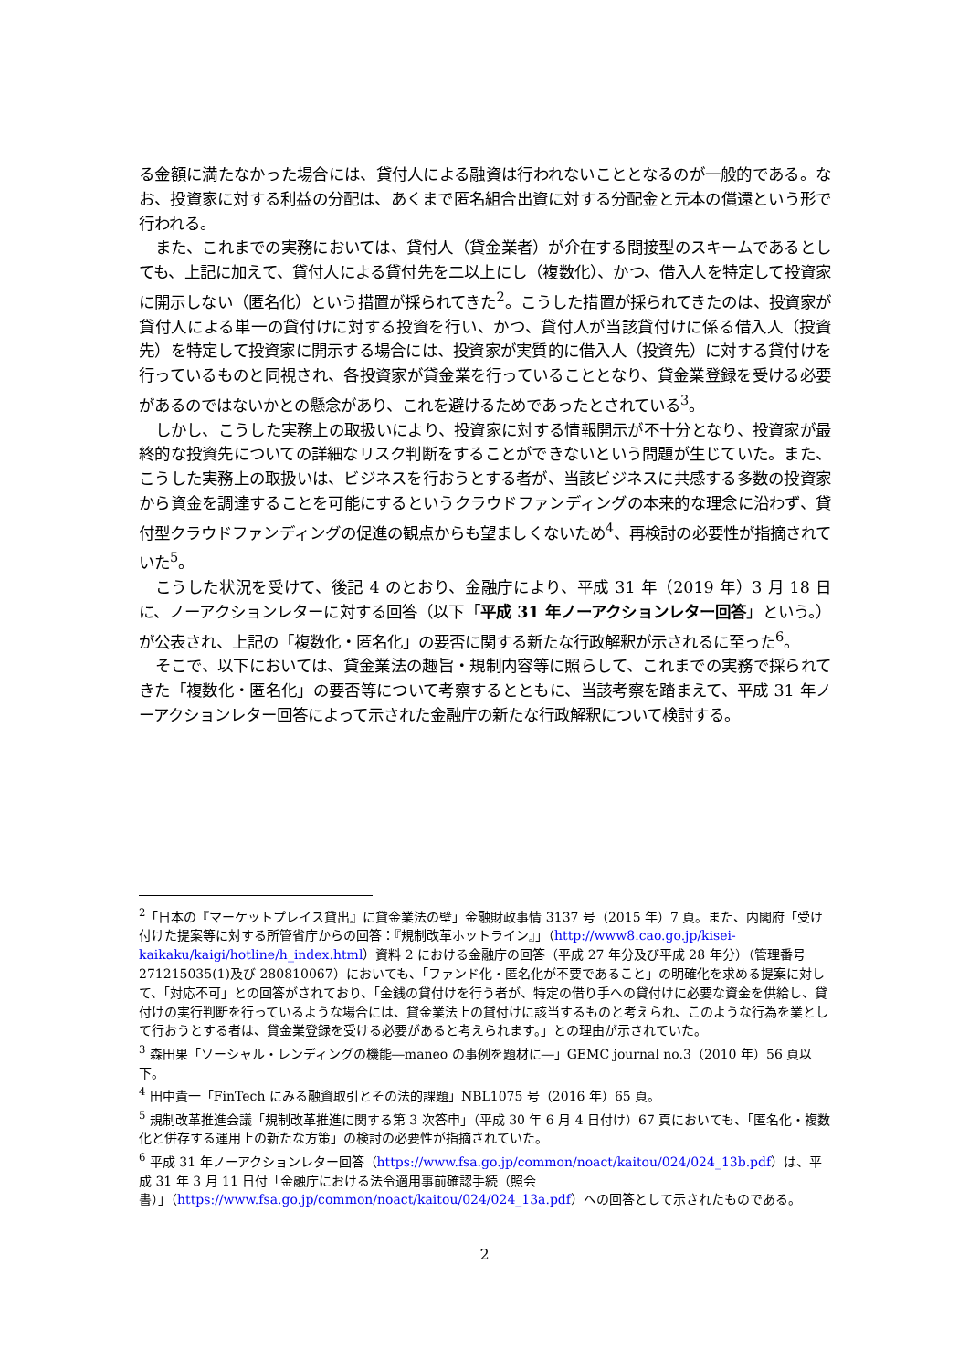る金額に満たなかった場合には、貸付人による融資は行われないこととなるのが一般的である。なお、投資家に対する利益の分配は、あくまで匿名組合出資に対する分配金と元本の償還という形で行われる。
また、これまでの実務においては、貸付人（貸金業者）が介在する間接型のスキームであるとしても、上記に加えて、貸付人による貸付先を二以上にし（複数化）、かつ、借入人を特定して投資家に開示しない（匿名化）という措置が採られてきた<sup>2</sup>。こうした措置が採られてきたのは、投資家が貸付人による単一の貸付けに対する投資を行い、かつ、貸付人が当該貸付けに係る借入人（投資先）を特定して投資家に開示する場合には、投資家が実質的に借入人（投資先）に対する貸付けを行っているものと同視され、各投資家が貸金業を行っていることとなり、貸金業登録を受ける必要があるのではないかとの懸念があり、これを避けるためであったとされている<sup>3</sup>。
しかし、こうした実務上の取扱いにより、投資家に対する情報開示が不十分となり、投資家が最終的な投資先についての詳細なリスク判断をすることができないという問題が生じていた。また、こうした実務上の取扱いは、ビジネスを行おうとする者が、当該ビジネスに共感する多数の投資家から資金を調達することを可能にするというクラウドファンディングの本来的な理念に沿わず、貸付型クラウドファンディングの促進の観点からも望ましくないため<sup>4</sup>、再検討の必要性が指摘されていた<sup>5</sup>。
こうした状況を受けて、後記 4 のとおり、金融庁により、平成 31 年（2019 年）3 月 18 日に、ノーアクションレターに対する回答（以下「平成 31 年ノーアクションレター回答」という。）が公表され、上記の「複数化・匿名化」の要否に関する新たな行政解釈が示されるに至った<sup>6</sup>。
そこで、以下においては、貸金業法の趣旨・規制内容等に照らして、これまでの実務で採られてきた「複数化・匿名化」の要否等について考察するとともに、当該考察を踏まえて、平成 31 年ノーアクションレター回答によって示された金融庁の新たな行政解釈について検討する。
<sup>2</sup>「日本の『マーケットプレイス貸出』に貸金業法の壁」金融財政事情 3137 号（2015 年）7 頁。また、内閣府「受け付けた提案等に対する所管省庁からの回答：『規制改革ホットライン』」（http://www8.cao.go.jp/kisei-kaikaku/kaigi/hotline/h_index.html）資料 2 における金融庁の回答（平成 27 年分及び平成 28 年分）（管理番号 271215035(1)及び 280810067）においても、「ファンド化・匿名化が不要であること」の明確化を求める提案に対して、「対応不可」との回答がされており、「金銭の貸付けを行う者が、特定の借り手への貸付けに必要な資金を供給し、貸付けの実行判断を行っているような場合には、貸金業法上の貸付けに該当するものと考えられ、このような行為を業として行おうとする者は、貸金業登録を受ける必要があると考えられます。」との理由が示されていた。
<sup>3</sup> 森田果「ソーシャル・レンディングの機能―maneo の事例を題材に―」GEMC journal no.3（2010 年）56 頁以下。
<sup>4</sup> 田中貴一「FinTech にみる融資取引とその法的課題」NBL1075 号（2016 年）65 頁。
<sup>5</sup> 規制改革推進会議「規制改革推進に関する第 3 次答申」（平成 30 年 6 月 4 日付け）67 頁においても、「匿名化・複数化と併存する運用上の新たな方策」の検討の必要性が指摘されていた。
<sup>6</sup> 平成 31 年ノーアクションレター回答（https://www.fsa.go.jp/common/noact/kaitou/024/024_13b.pdf）は、平成 31 年 3 月 11 日付「金融庁における法令適用事前確認手続（照会書）」（https://www.fsa.go.jp/common/noact/kaitou/024/024_13a.pdf）への回答として示されたものである。
2